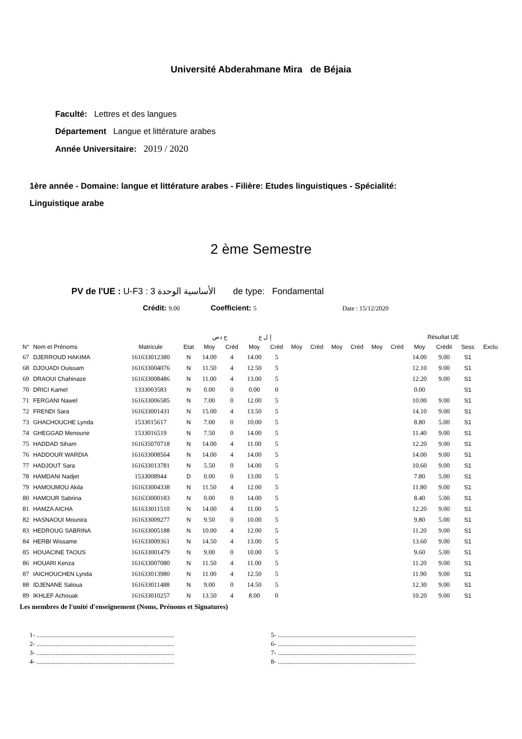Université Abderahmane Mira de Béjaia
Faculté: Lettres et des langues
Département Langue et littérature arabes
Année Universitaire: 2019 / 2020
1ère année - Domaine: langue et littérature arabes - Filière: Etudes linguistiques - Spécialité:
Linguistique arabe
2 ème Semestre
PV de l'UE : U-F3 : 3 الأساسية الوحدة de type: Fondamental
Crédit: 9.00 Coefficient: 5 Date : 15/12/2020
| | | | | ح دص | | إ ل ع | | | | | | | | Résultat UE | | | |
| --- | --- | --- | --- | --- | --- | --- | --- | --- | --- | --- | --- | --- | --- | --- | --- | --- | --- |
| N° | Nom et Prénoms | Matricule | Etat | Moy | Créd | Moy | Créd | Moy | Créd | Moy | Créd | Moy | Créd | Moy | Crédit | Sess | Exclu |
| 67 | DJERROUD HAKIMA | 161633012380 | N | 14.00 | 4 | 14.00 | 5 | | | | | | | 14.00 | 9.00 | S1 | |
| 68 | DJOUADI Ouissam | 161633004076 | N | 11.50 | 4 | 12.50 | 5 | | | | | | | 12.10 | 9.00 | S1 | |
| 69 | DRAOUI Chahinaze | 161633008486 | N | 11.00 | 4 | 13.00 | 5 | | | | | | | 12.20 | 9.00 | S1 | |
| 70 | DRICI Kamel | 1333003583 | N | 0.00 | 0 | 0.00 | 0 | | | | | | | 0.00 | | S1 | |
| 71 | FERGANI Nawel | 161633006585 | N | 7.00 | 0 | 12.00 | 5 | | | | | | | 10.00 | 9.00 | S1 | |
| 72 | FRENDI Sara | 161633001431 | N | 15.00 | 4 | 13.50 | 5 | | | | | | | 14.10 | 9.00 | S1 | |
| 73 | GHACHOUCHE Lynda | 1533015617 | N | 7.00 | 0 | 10.00 | 5 | | | | | | | 8.80 | 5.00 | S1 | |
| 74 | GHEGGAD Menoune | 1533016519 | N | 7.50 | 0 | 14.00 | 5 | | | | | | | 11.40 | 9.00 | S1 | |
| 75 | HADDAD Siham | 161635070718 | N | 14.00 | 4 | 11.00 | 5 | | | | | | | 12.20 | 9.00 | S1 | |
| 76 | HADDOUR WARDIA | 161633008564 | N | 14.00 | 4 | 14.00 | 5 | | | | | | | 14.00 | 9.00 | S1 | |
| 77 | HADJOUT Sara | 161633013781 | N | 5.50 | 0 | 14.00 | 5 | | | | | | | 10.60 | 9.00 | S1 | |
| 78 | HAMDANI Nadjet | 1533008944 | D | 0.00 | 0 | 13.00 | 5 | | | | | | | 7.80 | 5.00 | S1 | |
| 79 | HAMOUMOU Akila | 161633004338 | N | 11.50 | 4 | 12.00 | 5 | | | | | | | 11.80 | 9.00 | S1 | |
| 80 | HAMOUR Sabrina | 161633000183 | N | 0.00 | 0 | 14.00 | 5 | | | | | | | 8.40 | 5.00 | S1 | |
| 81 | HAMZA AICHA | 161633011510 | N | 14.00 | 4 | 11.00 | 5 | | | | | | | 12.20 | 9.00 | S1 | |
| 82 | HASNAOUI Mounira | 161633009277 | N | 9.50 | 0 | 10.00 | 5 | | | | | | | 9.80 | 5.00 | S1 | |
| 83 | HEDROUG SABRINA | 161633005188 | N | 10.00 | 4 | 12.00 | 5 | | | | | | | 11.20 | 9.00 | S1 | |
| 84 | HERBI Wissame | 161633009361 | N | 14.50 | 4 | 13.00 | 5 | | | | | | | 13.60 | 9.00 | S1 | |
| 85 | HOUACINE TAOUS | 161633001479 | N | 9.00 | 0 | 10.00 | 5 | | | | | | | 9.60 | 5.00 | S1 | |
| 86 | HOUARI Kenza | 161633007080 | N | 11.50 | 4 | 11.00 | 5 | | | | | | | 11.20 | 9.00 | S1 | |
| 87 | IAICHOUCHEN Lynda | 161633013980 | N | 11.00 | 4 | 12.50 | 5 | | | | | | | 11.90 | 9.00 | S1 | |
| 88 | IDJENANE Saloua | 161633011488 | N | 9.00 | 0 | 14.50 | 5 | | | | | | | 12.30 | 9.00 | S1 | |
| 89 | IKHLEF Achouak | 161633010257 | N | 13.50 | 4 | 8.00 | 0 | | | | | | | 10.20 | 9.00 | S1 | |
Les membres de l'unité d'enseignement (Noms, Prénoms et Signatures)
1- ......................................................................................
2- ......................................................................................
3- ......................................................................................
4- ......................................................................................
5- ......................................................................................
6- ......................................................................................
7- ......................................................................................
8- ......................................................................................